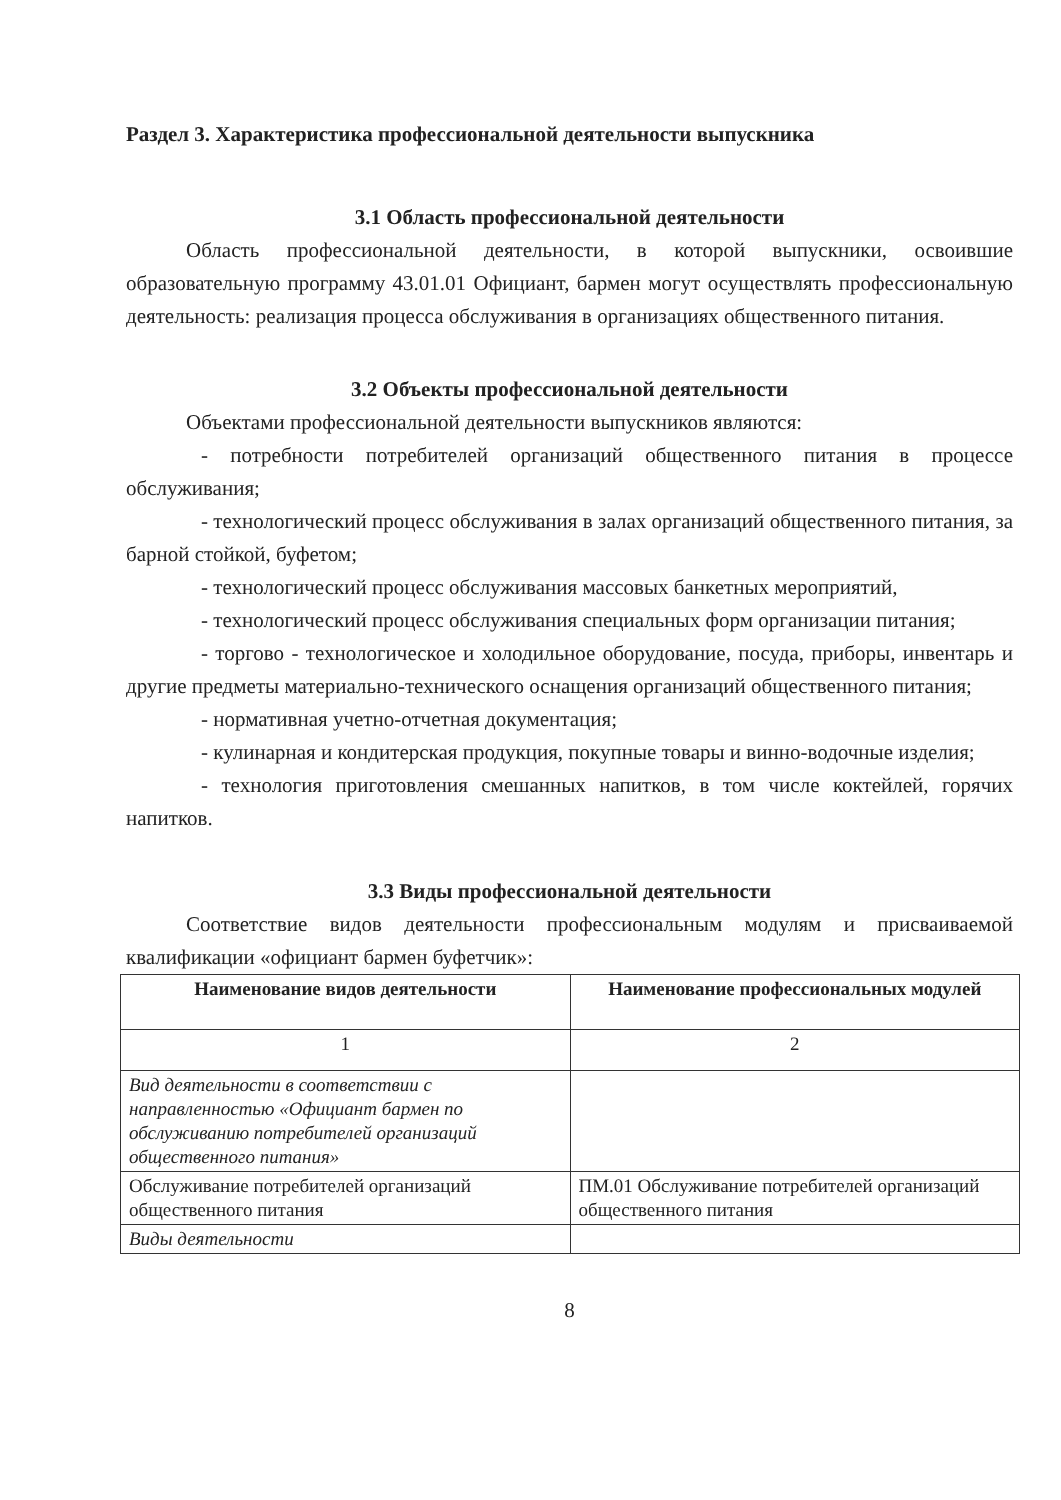Раздел 3. Характеристика профессиональной деятельности выпускника
3.1 Область профессиональной деятельности
Область профессиональной деятельности, в которой выпускники, освоившие образовательную программу 43.01.01 Официант, бармен могут осуществлять профессиональную деятельность: реализация процесса обслуживания в организациях общественного питания.
3.2 Объекты профессиональной деятельности
Объектами профессиональной деятельности выпускников являются:
- потребности потребителей организаций общественного питания в процессе обслуживания;
- технологический процесс обслуживания в залах организаций общественного питания, за барной стойкой, буфетом;
- технологический процесс обслуживания массовых банкетных мероприятий,
- технологический процесс обслуживания специальных форм организации питания;
- торгово - технологическое и холодильное оборудование, посуда, приборы, инвентарь и другие предметы материально-технического оснащения организаций общественного питания;
- нормативная учетно-отчетная документация;
- кулинарная и кондитерская продукция, покупные товары и винно-водочные изделия;
- технология приготовления смешанных напитков, в том числе коктейлей, горячих напитков.
3.3 Виды профессиональной деятельности
Соответствие видов деятельности профессиональным модулям и присваиваемой квалификации «официант бармен буфетчик»:
| Наименование видов деятельности | Наименование профессиональных модулей |
| --- | --- |
| 1 | 2 |
| Вид деятельности в соответствии с направленностью «Официант бармен по обслуживанию потребителей организаций общественного питания» | |
| Обслуживание потребителей организаций общественного питания | ПМ.01 Обслуживание потребителей организаций общественного питания |
| Виды деятельности | |
8